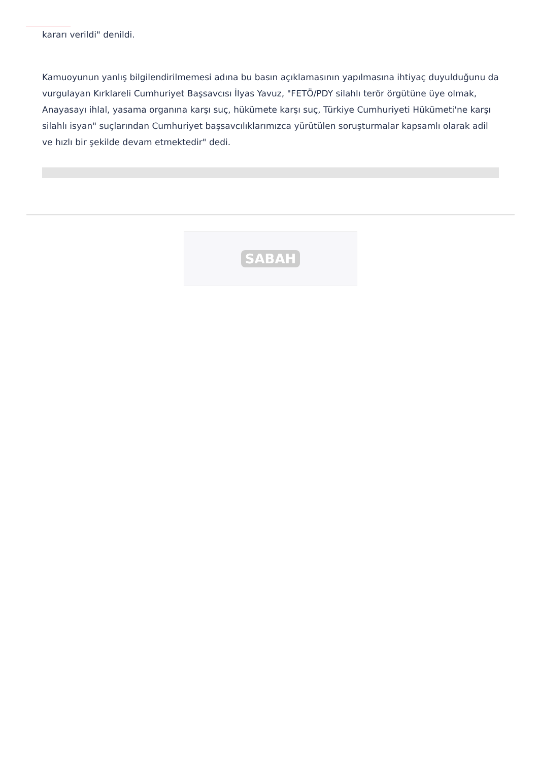kararı verildi" denildi.
Kamuoyunun yanlış bilgilendirilmemesi adına bu basın açıklamasının yapılmasına ihtiyaç duyulduğunu da vurgulayan Kırklareli Cumhuriyet Başsavcısı İlyas Yavuz, "FETÖ/PDY silahlı terör örgütüne üye olmak, Anayasayı ihlal, yasama organına karşı suç, hükümete karşı suç, Türkiye Cumhuriyeti Hükümeti'ne karşı silahlı isyan" suçlarından Cumhuriyet başsavcılıklarımızca yürütülen soruşturmalar kapsamlı olarak adil ve hızlı bir şekilde devam etmektedir" dedi.
SABAH